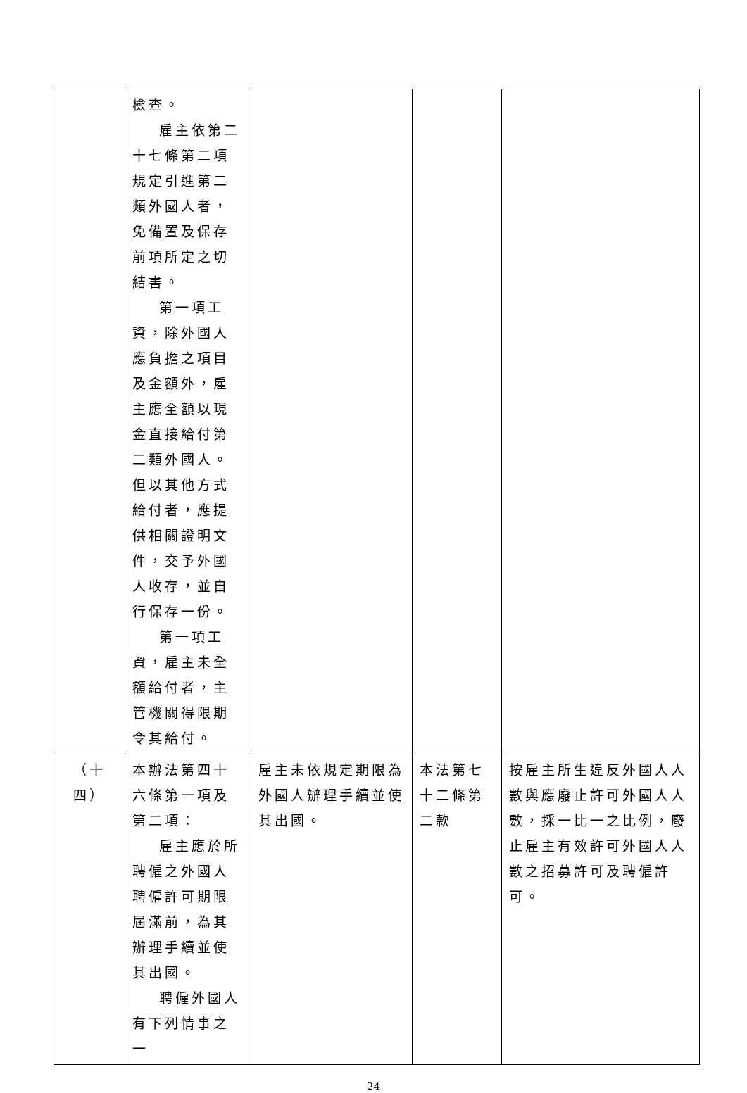| | 檢查。 雇主依第二 十七條第二項規定引進第二類外國人者，免備置及保存前項所定之切結書。 第一項工 資，除外國人應負擔之項目及金額外，雇主應全額以現金直接給付第二類外國人。但以其他方式給付者，應提供相關證明文件，交予外國人收存，並自行保存一份。 第一項工 資，雇主未全額給付者，主管機關得限期令其給付。 | | | |
| （十四） | 本辦法第四十六條第一項及第二項： 雇主應於所 聘僱之外國人聘僱許可期限屆滿前，為其辦理手續並使其出國。 聘僱外國人 有下列情事之一 | 雇主未依規定期限為外國人辦理手續並使其出國。 | 本法第七十二條第二款 | 按雇主所生違反外國人人數與應廢止許可外國人人數，採一比一之比例，廢止雇主有效許可外國人人數之招募許可及聘僱許可。 |
24